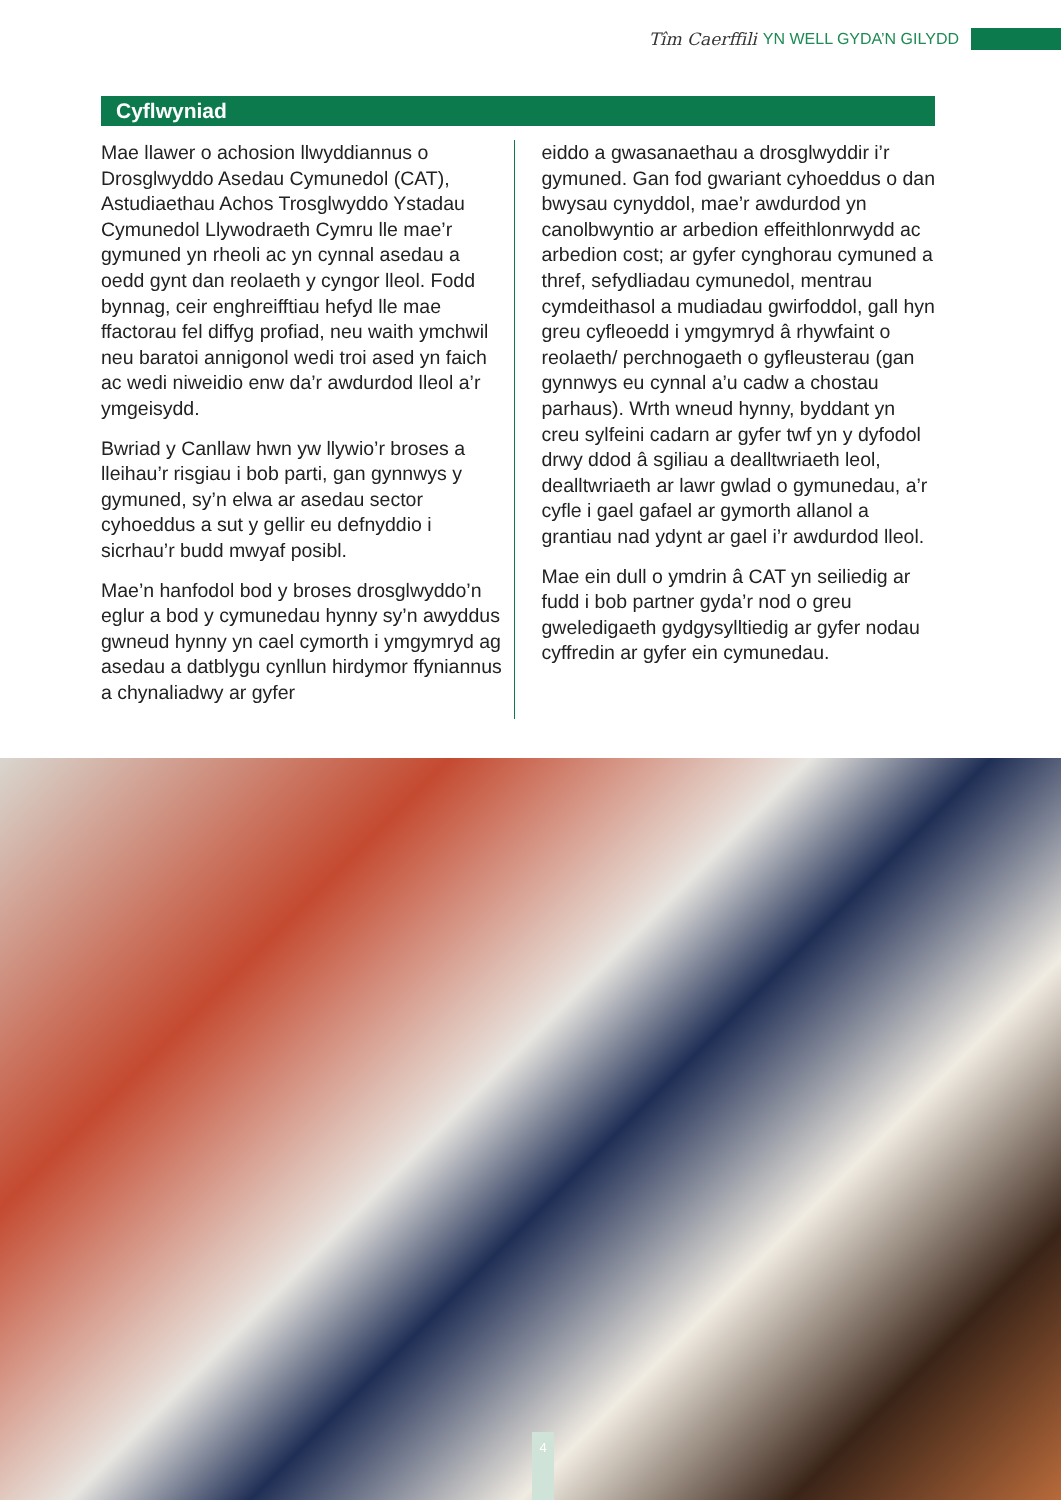Tîm Caerffili YN WELL GYDA’N GILYDD
Cyflwyniad
Mae llawer o achosion llwyddiannus o Drosglwyddo Asedau Cymunedol (CAT), Astudiaethau Achos Trosglwyddo Ystadau Cymunedol Llywodraeth Cymru lle mae’r gymuned yn rheoli ac yn cynnal asedau a oedd gynt dan reolaeth y cyngor lleol. Fodd bynnag, ceir enghreifftiau hefyd lle mae ffactorau fel diffyg profiad, neu waith ymchwil neu baratoi annigonol wedi troi ased yn faich ac wedi niweidio enw da’r awdurdod lleol a’r ymgeisydd.
Bwriad y Canllaw hwn yw llywio’r broses a lleihau’r risgiau i bob parti, gan gynnwys y gymuned, sy’n elwa ar asedau sector cyhoeddus a sut y gellir eu defnyddio i sicrhau’r budd mwyaf posibl.
Mae’n hanfodol bod y broses drosglwyddo’n eglur a bod y cymunedau hynny sy’n awyddus gwneud hynny yn cael cymorth i ymgymryd ag asedau a datblygu cynllun hirdymor ffyniannus a chynaliadwy ar gyfer
eiddo a gwasanaethau a drosglwyddir i’r gymuned. Gan fod gwariant cyhoeddus o dan bwysau cynyddol, mae’r awdurdod yn canolbwyntio ar arbedion effeithlonrwydd ac arbedion cost; ar gyfer cynghorau cymuned a thref, sefydliadau cymunedol, mentrau cymdeithasol a mudiadau gwirfoddol, gall hyn greu cyfleoedd i ymgymryd â rhywfaint o reolaeth/ perchnogaeth o gyfleusterau (gan gynnwys eu cynnal a’u cadw a chostau parhaus). Wrth wneud hynny, byddant yn creu sylfeini cadarn ar gyfer twf yn y dyfodol drwy ddod â sgiliau a dealltwriaeth leol, dealltwriaeth ar lawr gwlad o gymunedau, a’r cyfle i gael gafael ar gymorth allanol a grantiau nad ydynt ar gael i’r awdurdod lleol.
Mae ein dull o ymdrin â CAT yn seiliedig ar fudd i bob partner gyda’r nod o greu gweledigaeth gydgysylltiedig ar gyfer nodau cyffredin ar gyfer ein cymunedau.
4